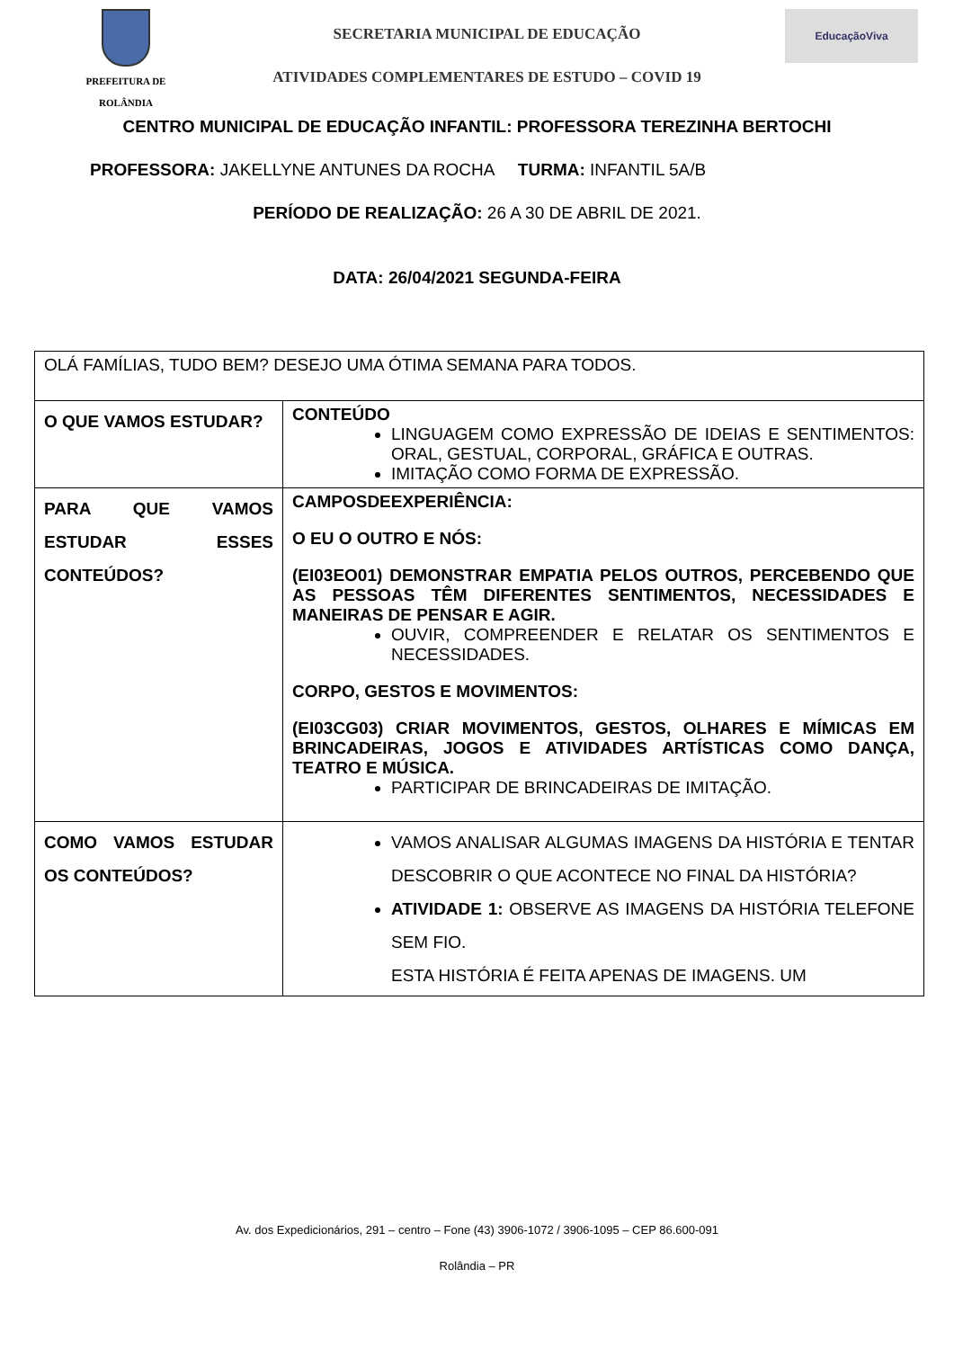PREFEITURA DE
ROLÂNDIA
SECRETARIA MUNICIPAL DE EDUCAÇÃO
ATIVIDADES COMPLEMENTARES DE ESTUDO – COVID 19
EducaçãoViva
CENTRO MUNICIPAL DE EDUCAÇÃO INFANTIL: PROFESSORA TEREZINHA BERTOCHI
PROFESSORA: JAKELLYNE ANTUNES DA ROCHA TURMA: INFANTIL 5A/B
PERÍODO DE REALIZAÇÃO: 26 A 30 DE ABRIL DE 2021.
DATA: 26/04/2021 SEGUNDA-FEIRA
| OLÁ FAMÍLIAS, TUDO BEM? DESEJO UMA ÓTIMA SEMANA PARA TODOS. | |
| O QUE VAMOS ESTUDAR? | CONTEÚDO LINGUAGEM COMO EXPRESSÃO DE IDEIAS E SENTIMENTOS: ORAL, GESTUAL, CORPORAL, GRÁFICA E OUTRAS. IMITAÇÃO COMO FORMA DE EXPRESSÃO. |
| PARA QUE VAMOS ESTUDAR ESSES CONTEÚDOS? | CAMPOSDEEXPERIÊNCIA: O EU O OUTRO E NÓS: (EI03EO01) DEMONSTRAR EMPATIA PELOS OUTROS, PERCEBENDO QUE AS PESSOAS TÊM DIFERENTES SENTIMENTOS, NECESSIDADES E MANEIRAS DE PENSAR E AGIR. OUVIR, COMPREENDER E RELATAR OS SENTIMENTOS E NECESSIDADES. CORPO, GESTOS E MOVIMENTOS: (EI03CG03) CRIAR MOVIMENTOS, GESTOS, OLHARES E MÍMICAS EM BRINCADEIRAS, JOGOS E ATIVIDADES ARTÍSTICAS COMO DANÇA, TEATRO E MÚSICA. PARTICIPAR DE BRINCADEIRAS DE IMITAÇÃO. |
| COMO VAMOS ESTUDAR OS CONTEÚDOS? | VAMOS ANALISAR ALGUMAS IMAGENS DA HISTÓRIA E TENTAR DESCOBRIR O QUE ACONTECE NO FINAL DA HISTÓRIA? ATIVIDADE 1: OBSERVE AS IMAGENS DA HISTÓRIA TELEFONE SEM FIO. ESTA HISTÓRIA É FEITA APENAS DE IMAGENS. UM |
Av. dos Expedicionários, 291 – centro – Fone (43) 3906-1072 / 3906-1095 – CEP 86.600-091
Rolândia – PR